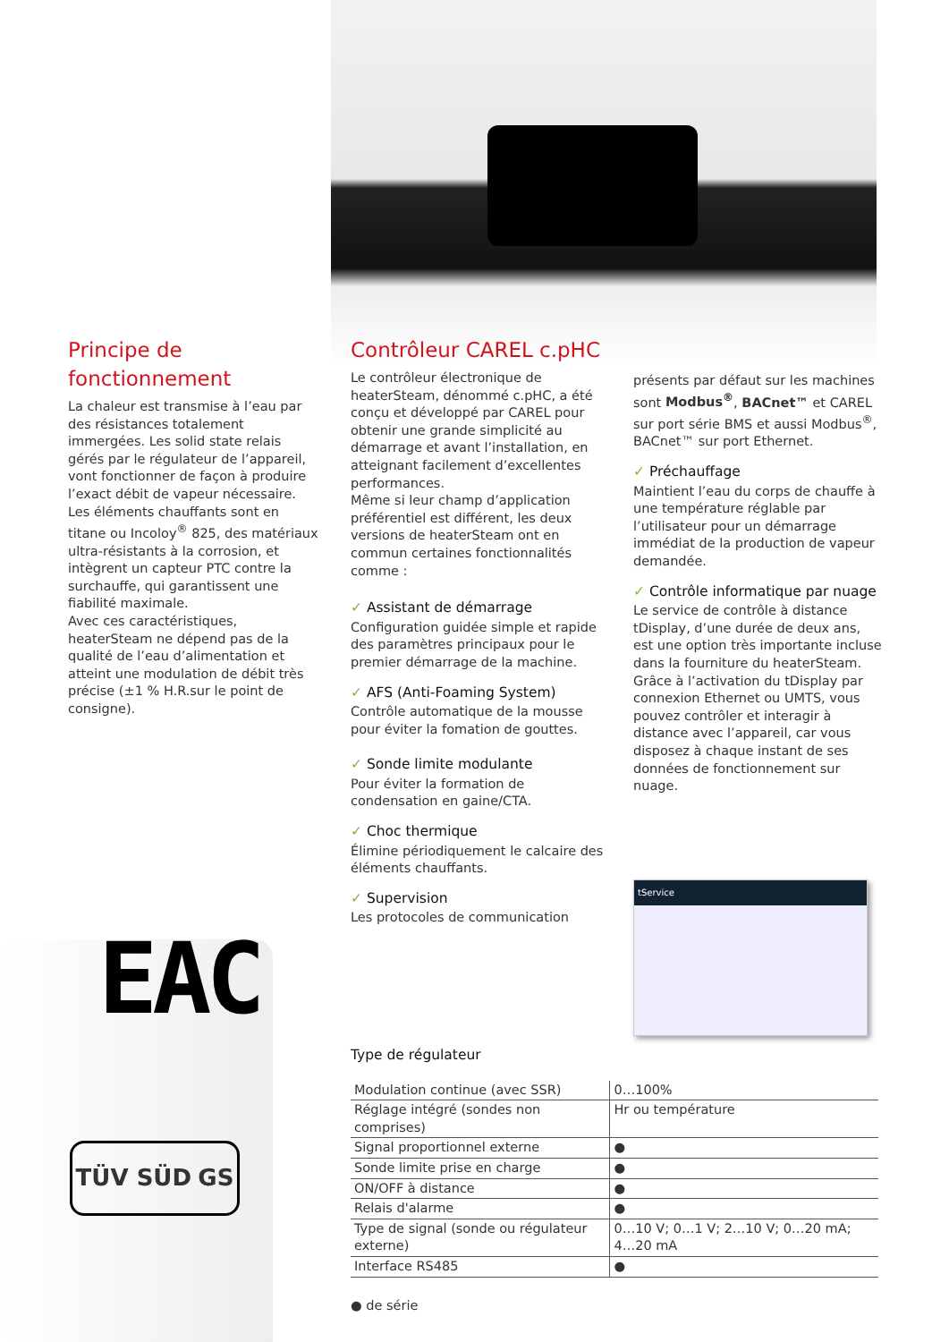Principe de fonctionnement
La chaleur est transmise à l’eau par des résistances totalement immergées. Les solid state relais gérés par le régulateur de l’appareil, vont fonctionner de façon à produire l’exact débit de vapeur nécessaire.
Les éléments chauffants sont en titane ou Incoloy<sup>®</sup> 825, des matériaux ultra-résistants à la corrosion, et intègrent un capteur PTC contre la surchauffe, qui garantissent une fiabilité maximale.
Avec ces caractéristiques, heaterSteam ne dépend pas de la qualité de l’eau d’alimentation et atteint une modulation de débit très précise (±1 % H.R.sur le point de consigne).
Contrôleur CAREL c.pHC
Le contrôleur électronique de heaterSteam, dénommé c.pHC, a été conçu et développé par CAREL pour obtenir une grande simplicité au démarrage et avant l’installation, en atteignant facilement d’excellentes performances.
Même si leur champ d’application préférentiel est différent, les deux versions de heaterSteam ont en commun certaines fonctionnalités comme :
✓ Assistant de démarrage
Configuration guidée simple et rapide des paramètres principaux pour le premier démarrage de la machine.
✓ AFS (Anti-Foaming System)
Contrôle automatique de la mousse pour éviter la fomation de gouttes.
✓ Sonde limite modulante
Pour éviter la formation de condensation en gaine/CTA.
✓ Choc thermique
Élimine périodiquement le calcaire des éléments chauffants.
✓ Supervision
Les protocoles de communication
présents par défaut sur les machines sont Modbus<sup>®</sup>, BACnet™ et CAREL sur port série BMS et aussi Modbus<sup>®</sup>, BACnet™ sur port Ethernet.
✓ Préchauffage
Maintient l’eau du corps de chauffe à une température réglable par l’utilisateur pour un démarrage immédiat de la production de vapeur demandée.
✓ Contrôle informatique par nuage
Le service de contrôle à distance tDisplay, d’une durée de deux ans, est une option très importante incluse dans la fourniture du heaterSteam. Grâce à l’activation du tDisplay par connexion Ethernet ou UMTS, vous pouvez contrôler et interagir à distance avec l’appareil, car vous disposez à chaque instant de ses données de fonctionnement sur nuage.
tService
EAC
TÜV SÜD GS
Type de régulateur
| Modulation continue (avec SSR) | 0…100% |
| Réglage intégré (sondes non comprises) | Hr ou température |
| Signal proportionnel externe | ● |
| Sonde limite prise en charge | ● |
| ON/OFF à distance | ● |
| Relais d'alarme | ● |
| Type de signal (sonde ou régulateur externe) | 0…10 V; 0…1 V; 2…10 V; 0…20 mA; 4…20 mA |
| Interface RS485 | ● |
● de série